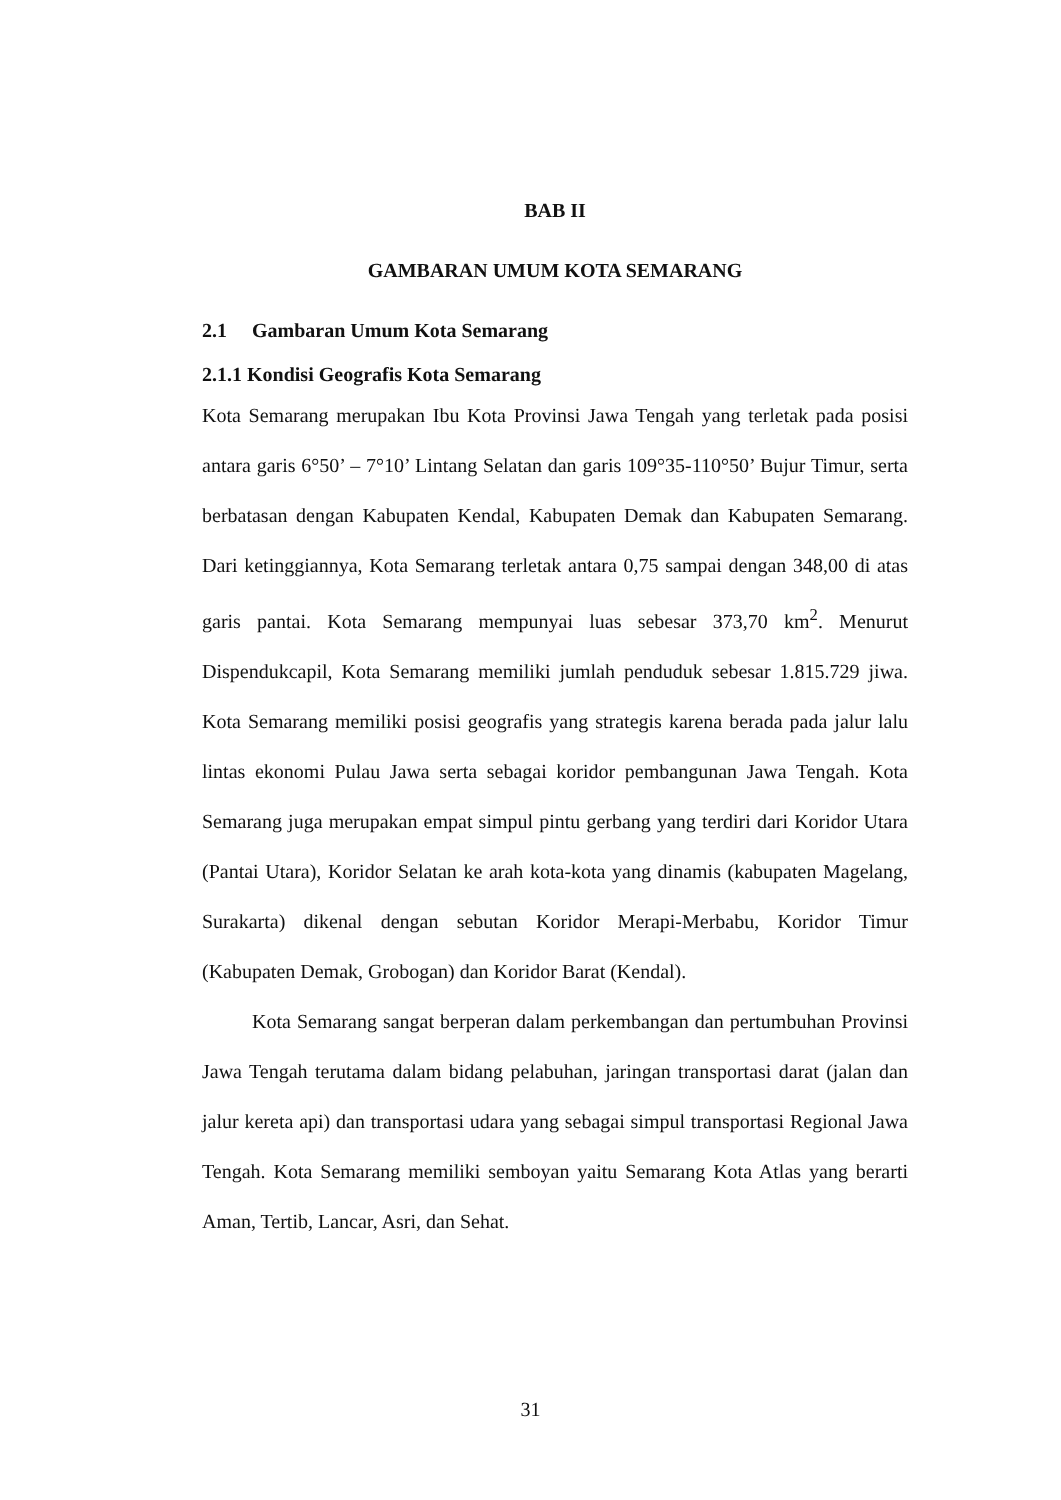BAB II
GAMBARAN UMUM KOTA SEMARANG
2.1 Gambaran Umum Kota Semarang
2.1.1 Kondisi Geografis Kota Semarang
Kota Semarang merupakan Ibu Kota Provinsi Jawa Tengah yang terletak pada posisi antara garis 6°50’ – 7°10’ Lintang Selatan dan garis 109°35-110°50’ Bujur Timur, serta berbatasan dengan Kabupaten Kendal, Kabupaten Demak dan Kabupaten Semarang. Dari ketinggiannya, Kota Semarang terletak antara 0,75 sampai dengan 348,00 di atas garis pantai. Kota Semarang mempunyai luas sebesar 373,70 km<sup>2</sup>. Menurut Dispendukcapil, Kota Semarang memiliki jumlah penduduk sebesar 1.815.729 jiwa. Kota Semarang memiliki posisi geografis yang strategis karena berada pada jalur lalu lintas ekonomi Pulau Jawa serta sebagai koridor pembangunan Jawa Tengah. Kota Semarang juga merupakan empat simpul pintu gerbang yang terdiri dari Koridor Utara (Pantai Utara), Koridor Selatan ke arah kota-kota yang dinamis (kabupaten Magelang, Surakarta) dikenal dengan sebutan Koridor Merapi-Merbabu, Koridor Timur (Kabupaten Demak, Grobogan) dan Koridor Barat (Kendal).
Kota Semarang sangat berperan dalam perkembangan dan pertumbuhan Provinsi Jawa Tengah terutama dalam bidang pelabuhan, jaringan transportasi darat (jalan dan jalur kereta api) dan transportasi udara yang sebagai simpul transportasi Regional Jawa Tengah. Kota Semarang memiliki semboyan yaitu Semarang Kota Atlas yang berarti Aman, Tertib, Lancar, Asri, dan Sehat.
31